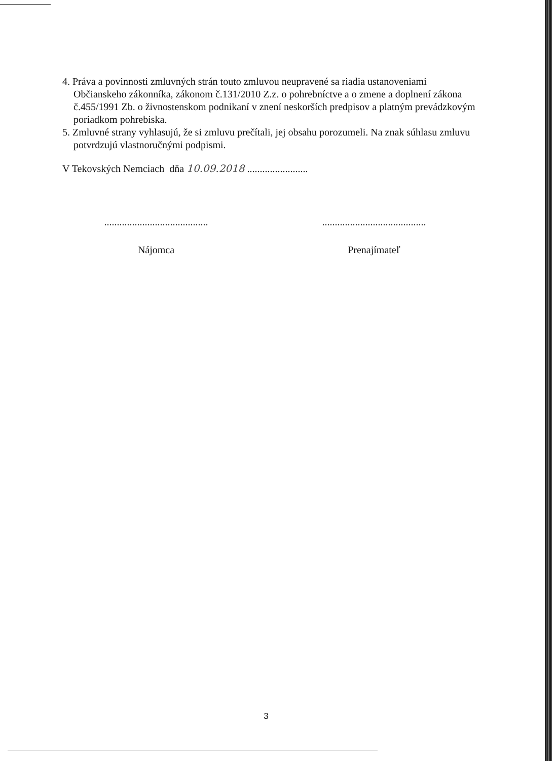4. Práva a povinnosti zmluvných strán touto zmluvou neupravené sa riadia ustanoveniami
Občianskeho zákonníka, zákonom č.131/2010 Z.z. o pohrebníctve a o zmene a doplnení zákona č.455/1991 Zb. o živnostenskom podnikaní v znení neskorších predpisov a platným prevádzkovým poriadkom pohrebiska.
5. Zmluvné strany vyhlasujú, že si zmluvu prečítali, jej obsahu porozumeli. Na znak súhlasu zmluvu
potvrdzujú vlastnoručnými podpismi.
V Tekovských Nemciach dňa 10.09.2018 ........................
.........................................
.........................................
Nájomca Prenajímateľ
3